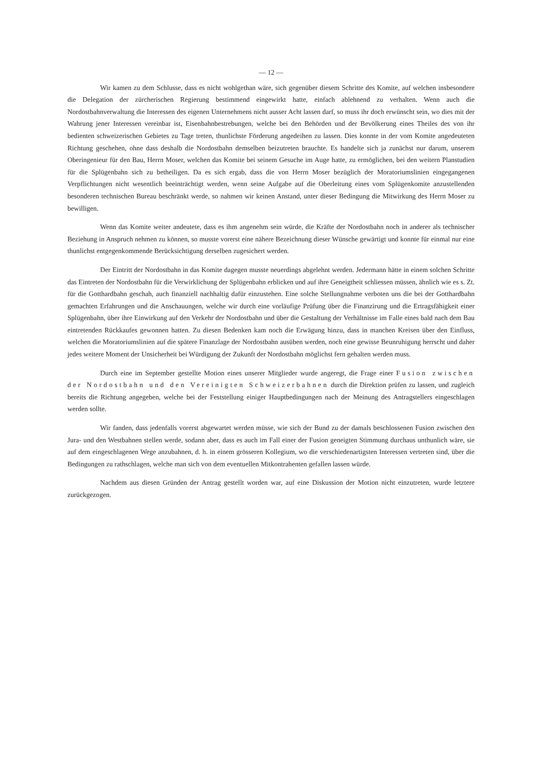— 12 —
Wir kamen zu dem Schlusse, dass es nicht wohlgethan wäre, sich gegenüber diesem Schritte des Komite, auf welchen insbesondere die Delegation der zürcherischen Regierung bestimmend eingewirkt hatte, einfach ablehnend zu verhalten. Wenn auch die Nordostbahnverwaltung die Interessen des eigenen Unternehmens nicht ausser Acht lassen darf, so muss ihr doch erwünscht sein, wo dies mit der Wahrung jener Interessen vereinbar ist, Eisenbahnbestrebungen, welche bei den Behörden und der Bevölkerung eines Theiles des von ihr bedienten schweizerischen Gebietes zu Tage treten, thunlichste Förderung angedeihen zu lassen. Dies konnte in der vom Komite angedeuteten Richtung geschehen, ohne dass deshalb die Nordostbahn demselben beizutreten brauchte. Es handelte sich ja zunächst nur darum, unserem Oberingenieur für den Bau, Herrn Moser, welchen das Komite bei seinem Gesuche im Auge hatte, zu ermöglichen, bei den weitern Planstudien für die Splügenbahn sich zu betheiligen. Da es sich ergab, dass die von Herrn Moser bezüglich der Moratoriumslinien eingegangenen Verpflichtungen nicht wesentlich beeinträchtigt werden, wenn seine Aufgabe auf die Oberleitung eines vom Splügenkomite anzustellenden besonderen technischen Bureau beschränkt werde, so nahmen wir keinen Anstand, unter dieser Bedingung die Mitwirkung des Herrn Moser zu bewilligen.
Wenn das Komite weiter andeutete, dass es ihm angenehm sein würde, die Kräfte der Nordostbahn noch in anderer als technischer Beziehung in Anspruch nehmen zu können, so musste vorerst eine nähere Bezeichnung dieser Wünsche gewärtigt und konnte für einmal nur eine thunlichst entgegenkommende Berücksichtigung derselben zugesichert werden.
Der Eintritt der Nordostbahn in das Komite dagegen musste neuerdings abgelehnt werden. Jedermann hätte in einem solchen Schritte das Eintreten der Nordostbahn für die Verwirklichung der Splügenbahn erblicken und auf ihre Geneigtheit schliessen müssen, ähnlich wie es s. Zt. für die Gotthardbahn geschah, auch finanziell nachhaltig dafür einzustehen. Eine solche Stellungnahme verboten uns die bei der Gotthardbahn gemachten Erfahrungen und die Anschauungen, welche wir durch eine vorläufige Prüfung über die Finanzirung und die Ertragsfähigkeit einer Splügenbahn, über ihre Einwirkung auf den Verkehr der Nordostbahn und über die Gestaltung der Verhältnisse im Falle eines bald nach dem Bau eintretenden Rückkaufes gewonnen hatten. Zu diesen Bedenken kam noch die Erwägung hinzu, dass in manchen Kreisen über den Einfluss, welchen die Moratoriumslinien auf die spätere Finanzlage der Nordostbahn ausüben werden, noch eine gewisse Beunruhigung herrscht und daher jedes weitere Moment der Unsicherheit bei Würdigung der Zukunft der Nordostbahn möglichst fern gehalten werden muss.
Durch eine im September gestellte Motion eines unserer Mitglieder wurde angeregt, die Frage einer Fusion zwischen der Nordostbahn und den Vereinigten Schweizerbahnen durch die Direktion prüfen zu lassen, und zugleich bereits die Richtung angegeben, welche bei der Feststellung einiger Hauptbedingungen nach der Meinung des Antragstellers eingeschlagen werden sollte.
Wir fanden, dass jedenfalls vorerst abgewartet werden müsse, wie sich der Bund zu der damals beschlossenen Fusion zwischen den Jura- und den Westbahnen stellen werde, sodann aber, dass es auch im Fall einer der Fusion geneigten Stimmung durchaus unthunlich wäre, sie auf dem eingeschlagenen Wege anzubahnen, d. h. in einem grösseren Kollegium, wo die verschiedenartigsten Interessen vertreten sind, über die Bedingungen zu rathschlagen, welche man sich von dem eventuellen Mitkontrahenten gefallen lassen würde.
Nachdem aus diesen Gründen der Antrag gestellt worden war, auf eine Diskussion der Motion nicht einzutreten, wurde letztere zurückgezogen.